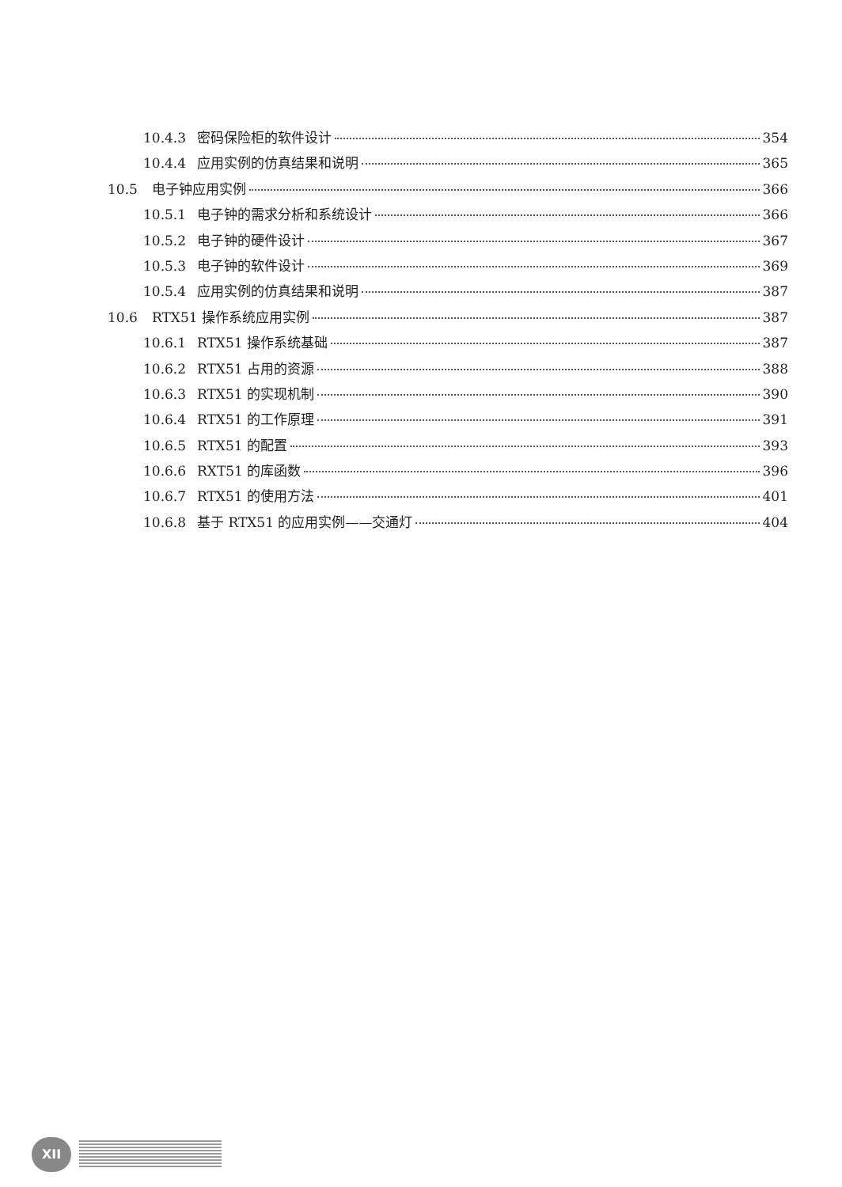10.4.3 密码保险柜的软件设计 354
10.4.4 应用实例的仿真结果和说明 365
10.5 电子钟应用实例 366
10.5.1 电子钟的需求分析和系统设计 366
10.5.2 电子钟的硬件设计 367
10.5.3 电子钟的软件设计 369
10.5.4 应用实例的仿真结果和说明 387
10.6 RTX51 操作系统应用实例 387
10.6.1 RTX51 操作系统基础 387
10.6.2 RTX51 占用的资源 388
10.6.3 RTX51 的实现机制 390
10.6.4 RTX51 的工作原理 391
10.6.5 RTX51 的配置 393
10.6.6 RXT51 的库函数 396
10.6.7 RTX51 的使用方法 401
10.6.8 基于 RTX51 的应用实例——交通灯 404
XII